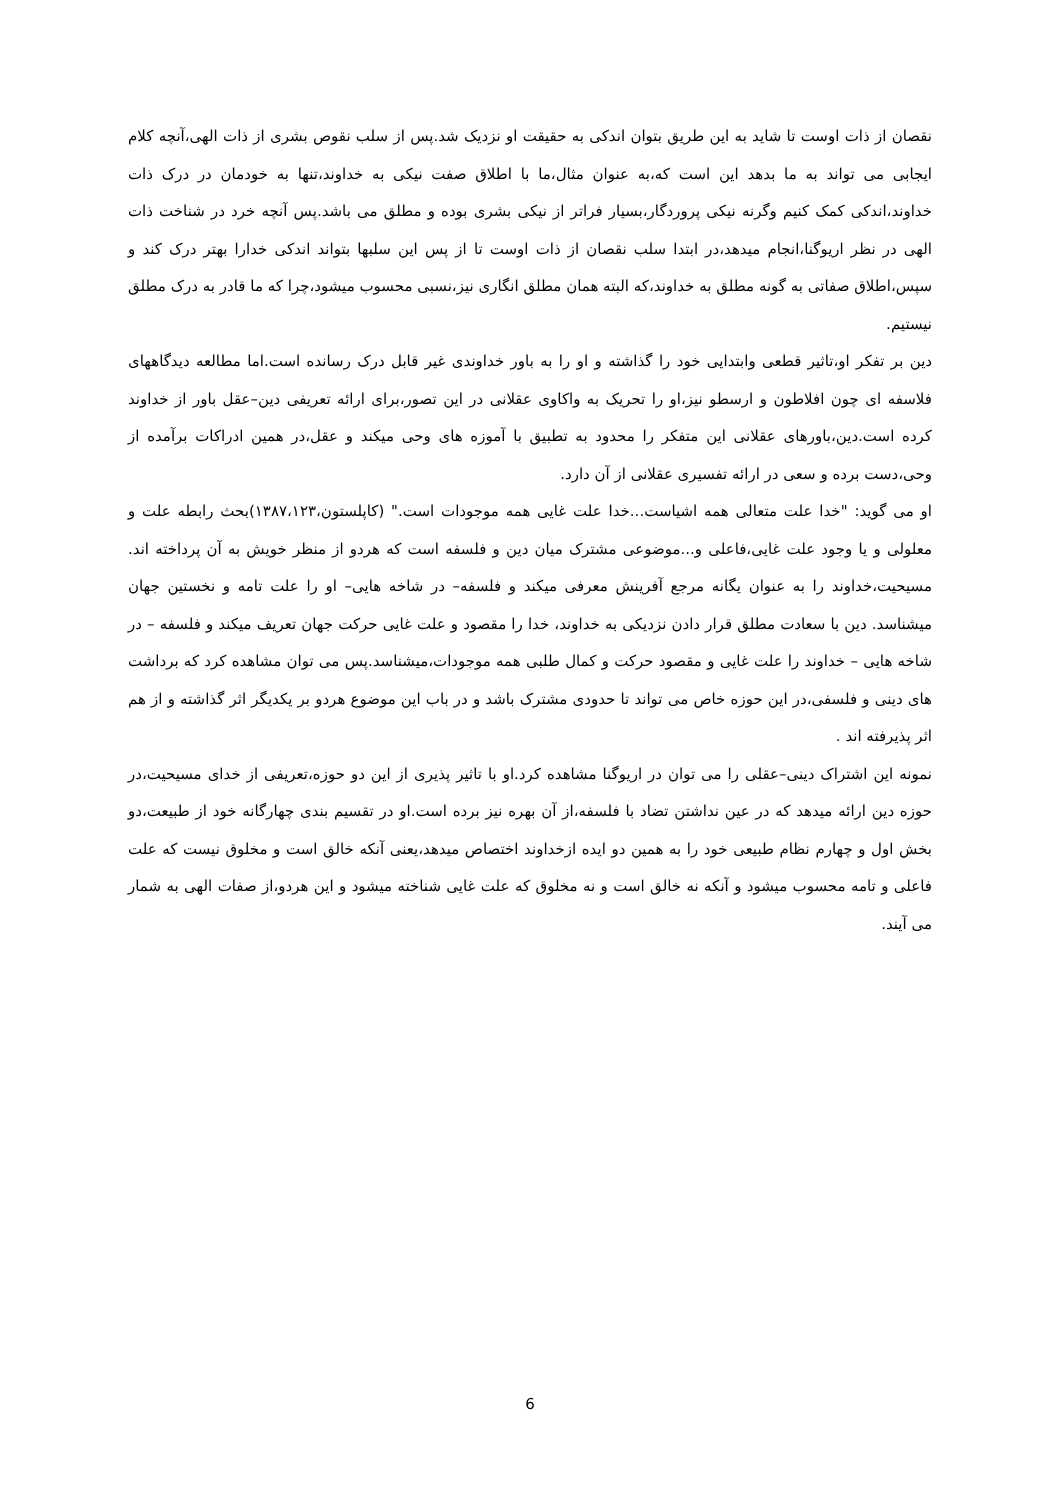نقصان از ذات اوست تا شاید به این طریق بتوان اندکی به حقیقت او نزدیک شد.پس از سلب نقوص بشری از ذات الهی،آنچه کلام ایجابی می تواند به ما بدهد این است که،به عنوان مثال،ما با اطلاق صفت نیکی به خداوند،تنها به خودمان در درک ذات خداوند،اندکی کمک کنیم وگرنه نیکی پروردگار،بسیار فراتر از نیکی بشری بوده و مطلق می باشد.پس آنچه خرد در شناخت ذات الهی در نظر اریوگنا،انجام میدهد،در ابتدا سلب نقصان از ذات اوست تا از پس این سلبها بتواند اندکی خدارا بهتر درک کند و سپس،اطلاق صفاتی به گونه مطلق به خداوند،که البته همان مطلق انگاری نیز،نسبی محسوب میشود،چرا که ما قادر به درک مطلق نیستیم.
دین بر تفکر او،تاثیر قطعی وابتدایی خود را گذاشته و او را به باور خداوندی غیر قابل درک رسانده است.اما مطالعه دیدگاههای فلاسفه ای چون افلاطون و ارسطو نیز،او را تحریک به واکاوی عقلانی در این تصور،برای ارائه تعریفی دین–عقل باور از خداوند کرده است.دین،باورهای عقلانی این متفکر را محدود به تطبیق با آموزه های وحی میکند و عقل،در همین ادراکات برآمده از وحی،دست برده و سعی در ارائه تفسیری عقلانی از آن دارد.
او می گوید: "خدا علت متعالی همه اشیاست...خدا علت غایی همه موجودات است." (کاپلستون،۱۳۸۷،۱۲۳)بحث رابطه علت و معلولی و یا وجود علت غایی،فاعلی و...موضوعی مشترک میان دین و فلسفه است که هردو از منظر خویش به آن پرداخته اند. مسیحیت،خداوند را به عنوان یگانه مرجع آفرینش معرفی میکند و فلسفه– در شاخه هایی– او را علت تامه و نخستین جهان میشناسد. دین با سعادت مطلق قرار دادن نزدیکی به خداوند، خدا را مقصود و علت غایی حرکت جهان تعریف میکند و فلسفه – در شاخه هایی – خداوند را علت غایی و مقصود حرکت و کمال طلبی همه موجودات،میشناسد.پس می توان مشاهده کرد که برداشت های دینی و فلسفی،در این حوزه خاص می تواند تا حدودی مشترک باشد و در باب این موضوع هردو بر یکدیگر اثر گذاشته و از هم اثر پذیرفته اند .
نمونه این اشتراک دینی–عقلی را می توان در اریوگنا مشاهده کرد.او با تاثیر پذیری از این دو حوزه،تعریفی از خدای مسیحیت،در حوزه دین ارائه میدهد که در عین نداشتن تضاد با فلسفه،از آن بهره نیز برده است.او در تقسیم بندی چهارگانه خود از طبیعت،دو بخش اول و چهارم نظام طبیعی خود را به همین دو ایده ازخداوند اختصاص میدهد،یعنی آنکه خالق است و مخلوق نیست که علت فاعلی و تامه محسوب میشود و آنکه نه خالق است و نه مخلوق که علت غایی شناخته میشود و این هردو،از صفات الهی به شمار می آیند.
6